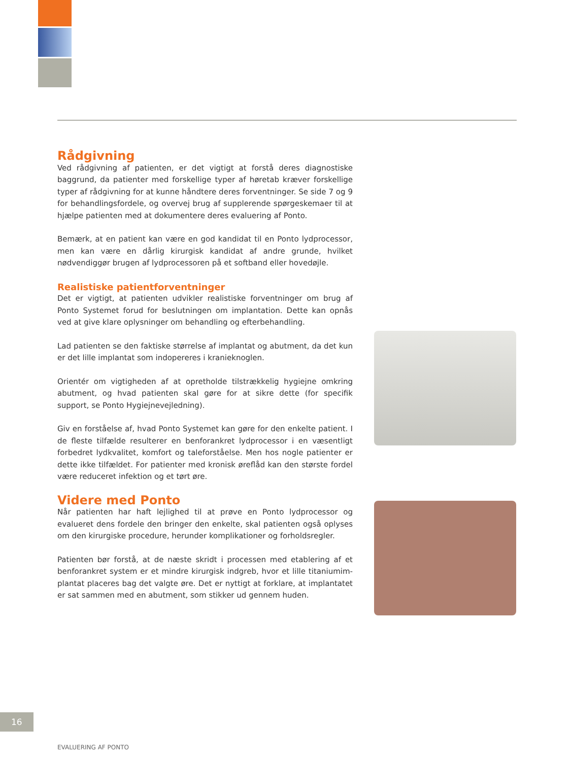Rådgivning
Ved rådgivning af patienten, er det vigtigt at forstå deres diagnostiske baggrund, da patienter med forskellige typer af høretab kræver forskellige typer af rådgivning for at kunne håndtere deres forventninger. Se side 7 og 9 for behandlingsfordele, og overvej brug af supplerende spørgeskemaer til at hjælpe patienten med at dokumentere deres evaluering af Ponto.
Bemærk, at en patient kan være en god kandidat til en Ponto lydprocessor, men kan være en dårlig kirurgisk kandidat af andre grunde, hvilket nødvendig­gør brugen af lydprocessoren på et softband eller hovedøjle.
Realistiske patientforventninger
Det er vigtigt, at patienten udvikler realistiske forventninger om brug af Ponto Systemet forud for beslutningen om implantation. Dette kan opnås ved at give klare oplysninger om behandling og efterbehandling.
Lad patienten se den faktiske størrelse af implantat og abutment, da det kun er det lille implantat som indopereres i kranieknoglen.
Orientér om vigtigheden af at opretholde tilstrækkelig hygiejne omkring abutment, og hvad patienten skal gøre for at sikre dette (for specifik support, se Ponto Hygiejnevejledning).
Giv en forståelse af, hvad Ponto Systemet kan gøre for den enkelte patient. I de fleste tilfælde resulterer en benforankret lydprocessor i en væsentligt forbedret lydkvalitet, komfort og taleforståelse. Men hos nogle patienter er dette ikke tilfældet. For patienter med kronisk øreflåd kan den største fordel være reduceret infektion og et tørt øre.
Videre med Ponto
Når patienten har haft lejlighed til at prøve en Ponto lydprocessor og evalueret dens fordele den bringer den enkelte, skal patienten også oplyses om den kirurgiske procedure, herunder komplikationer og forholdsregler.
Patienten bør forstå, at de næste skridt i processen med etablering af et benforankret system er et mindre kirurgisk indgreb, hvor et lille titaniumim­plantat placeres bag det valgte øre. Det er nyttigt at forklare, at implantatet er sat sammen med en abutment, som stikker ud gennem huden.
16
EVALUERING AF PONTO